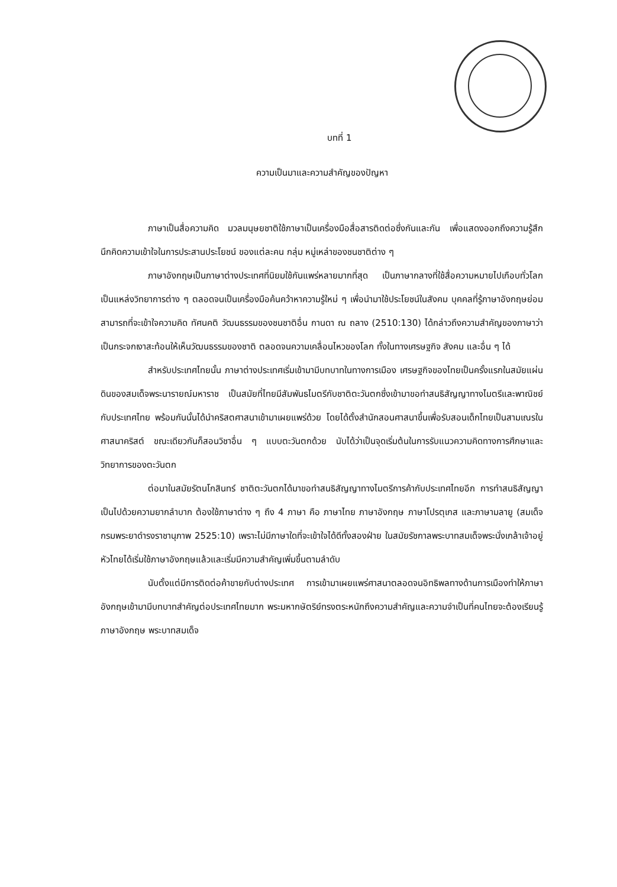บทที่ 1
ความเป็นมาและความสำคัญของปัญหา
ภาษาเป็นสื่อความคิด มวลมนุษยชาติใช้ภาษาเป็นเครื่องมือสื่อสารติดต่อซึ่งกันและกัน เพื่อแสดงออกถึงความรู้สึกนึกคิดความเข้าใจในการประสานประโยชน์ ของแต่ละคน กลุ่ม หมู่เหล่าของชนชาติต่าง ๆ
ภาษาอังกฤษเป็นภาษาต่างประเทศที่นิยมใช้กันแพร่หลายมากที่สุด เป็นภาษากลางที่ใช้สื่อความหมายไปเกือบทั่วโลก เป็นแหล่งวิทยาการต่าง ๆ ตลอดจนเป็นเครื่องมือค้นคว้าหาความรู้ใหม่ ๆ เพื่อนำมาใช้ประโยชน์ในสังคม บุคคลที่รู้ภาษาอังกฤษย่อมสามารถที่จะเข้าใจความคิด ทัศนคติ วัฒนธรรมของชนชาติอื่น กานดา ณ ถลาง (2510:130) ได้กล่าวถึงความสำคัญของภาษาว่าเป็นกระจกเงาสะท้อนให้เห็นวัฒนธรรมของชาติ ตลอดจนความเคลื่อนไหวของโลก ทั้งในทางเศรษฐกิจ สังคม และอื่น ๆ ได้
สำหรับประเทศไทยนั้น ภาษาต่างประเทศเริ่มเข้ามามีบทบาทในทางการเมือง เศรษฐกิจของไทยเป็นครั้งแรกในสมัยแผ่นดินของสมเด็จพระนารายณ์มหาราช เป็นสมัยที่ไทยมีสัมพันธไมตรีกับชาติตะวันตกซึ่งเข้ามาขอทำสนธิสัญญาทางไมตรีและพาณิชย์กับประเทศไทย พร้อมกันนั้นได้นำคริสตศาสนาเข้ามาเผยแพร่ด้วย โดยได้ตั้งสำนักสอนศาสนาขึ้นเพื่อรับสอนเด็กไทยเป็นสามเณรในศาสนาคริสต์ ขณะเดียวกันก็สอนวิชาอื่น ๆ แบบตะวันตกด้วย นับได้ว่าเป็นจุดเริ่มต้นในการรับแนวความคิดทางการศึกษาและวิทยาการของตะวันตก
ต่อมาในสมัยรัตนโกสินทร์ ชาติตะวันตกได้มาขอทำสนธิสัญญาทางไมตรีการค้ากับประเทศไทยอีก การทำสนธิสัญญาเป็นไปด้วยความยากลำบาก ต้องใช้ภาษาต่าง ๆ ถึง 4 ภาษา คือ ภาษาไทย ภาษาอังกฤษ ภาษาโปรตุเกส และภาษามลายู (สมเด็จกรมพระยาดำรงราชานุภาพ 2525:10) เพราะไม่มีภาษาใดที่จะเข้าใจได้ดีทั้งสองฝ่าย ในสมัยรัชกาลพระบาทสมเด็จพระนั่งเกล้าเจ้าอยู่หัวไทยได้เริ่มใช้ภาษาอังกฤษแล้วและเริ่มมีความสำคัญเพิ่มขึ้นตามลำดับ
นับตั้งแต่มีการติดต่อค้าขายกับต่างประเทศ การเข้ามาเผยแพร่ศาสนาตลอดจนอิทธิพลทางด้านการเมืองทำให้ภาษาอังกฤษเข้ามามีบทบาทสำคัญต่อประเทศไทยมาก พระมหากษัตริย์ทรงตระหนักถึงความสำคัญและความจำเป็นที่คนไทยจะต้องเรียนรู้ภาษาอังกฤษ พระบาทสมเด็จ